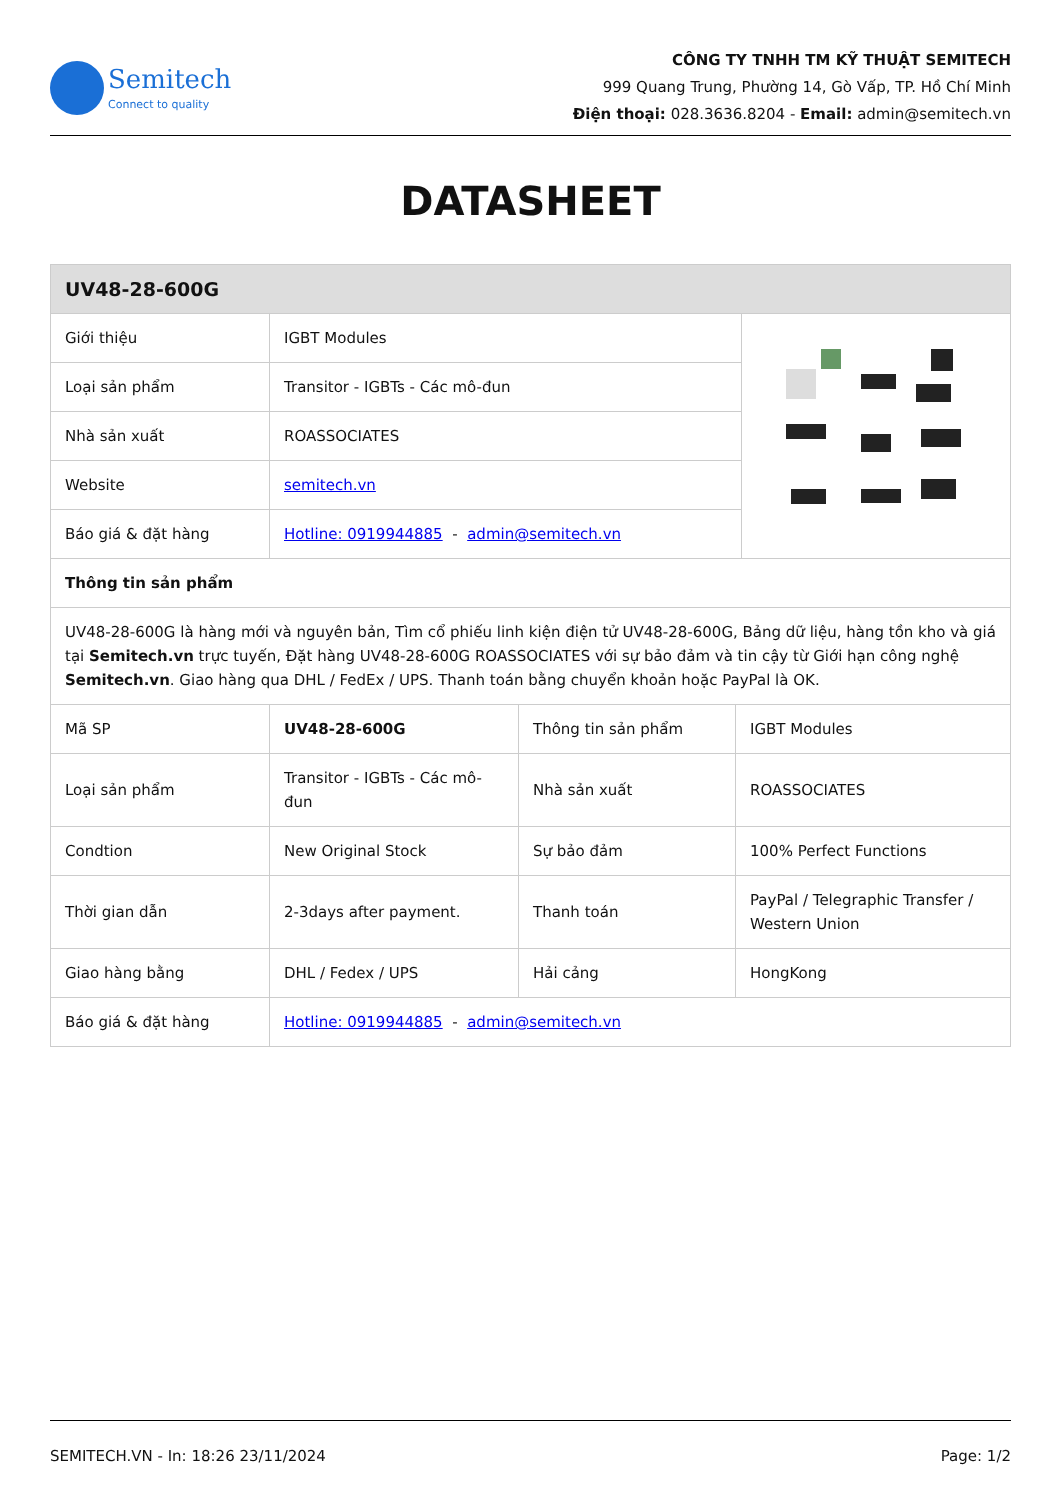Semitech
Connect to quality
CÔNG TY TNHH TM KỸ THUẬT SEMITECH
999 Quang Trung, Phường 14, Gò Vấp, TP. Hồ Chí Minh
Điện thoại: 028.3636.8204 - Email: admin@semitech.vn
DATASHEET
| UV48-28-600G | | |
| Giới thiệu | IGBT Modules | |
| Loại sản phẩm | Transitor - IGBTs - Các mô-đun | |
| Nhà sản xuất | ROASSOCIATES | |
| Website | semitech.vn | |
| Báo giá & đặt hàng | Hotline: 0919944885 - admin@semitech.vn | |
| Thông tin sản phẩm | | |
| UV48-28-600G là hàng mới và nguyên bản, Tìm cổ phiếu linh kiện điện tử UV48-28-600G, Bảng dữ liệu, hàng tồn kho và giá tại Semitech.vn trực tuyến, Đặt hàng UV48-28-600G ROASSOCIATES với sự bảo đảm và tin cậy từ Giới hạn công nghệ Semitech.vn . Giao hàng qua DHL / FedEx / UPS. Thanh toán bằng chuyển khoản hoặc PayPal là OK. | | |
| Mã SP | UV48-28-600G | Thông tin sản phẩm | IGBT Modules |
| Loại sản phẩm | Transitor - IGBTs - Các mô-đun | Nhà sản xuất | ROASSOCIATES |
| Condtion | New Original Stock | Sự bảo đảm | 100% Perfect Functions |
| Thời gian dẫn | 2-3days after payment. | Thanh toán | PayPal / Telegraphic Transfer / Western Union |
| Giao hàng bằng | DHL / Fedex / UPS | Hải cảng | HongKong |
| Báo giá & đặt hàng | Hotline: 0919944885 - admin@semitech.vn | | |
SEMITECH.VN - In: 18:26 23/11/2024 Page: 1/2